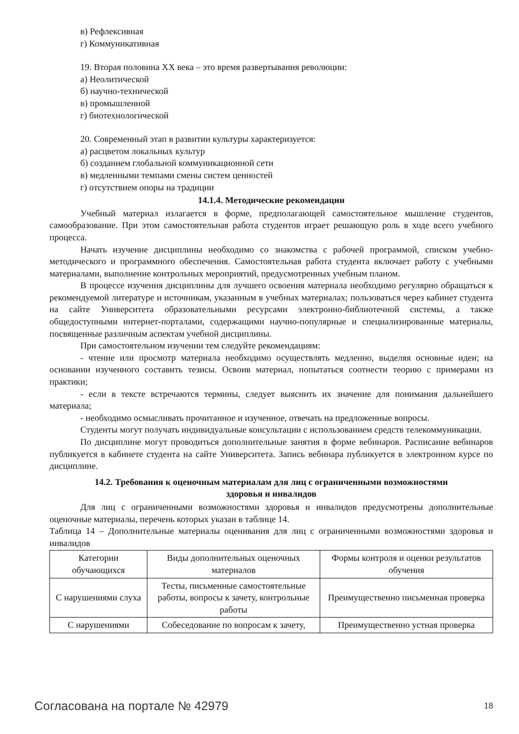в) Рефлексивная
г) Коммуникативная
19. Вторая половина XX века – это время развертывания революции:
а) Неолитической
б) научно-технической
в) промышленной
г) биотехнологической
20. Современный этап в развитии культуры характеризуется:
а) расцветом локальных культур
б) созданием глобальной коммуникационной сети
в) медленными темпами смены систем ценностей
г) отсутствием опоры на традиции
14.1.4. Методические рекомендации
Учебный материал излагается в форме, предполагающей самостоятельное мышление студентов, самообразование. При этом самостоятельная работа студентов играет решающую роль в ходе всего учебного процесса.
Начать изучение дисциплины необходимо со знакомства с рабочей программой, списком учебно-методического и программного обеспечения. Самостоятельная работа студента включает работу с учебными материалами, выполнение контрольных мероприятий, предусмотренных учебным планом.
В процессе изучения дисциплины для лучшего освоения материала необходимо регулярно обращаться к рекомендуемой литературе и источникам, указанным в учебных материалах; пользоваться через кабинет студента на сайте Университета образовательными ресурсами электронно-библиотечной системы, а также общедоступными интернет-порталами, содержащими научно-популярные и специализированные материалы, посвященные различным аспектам учебной дисциплины.
При самостоятельном изучении тем следуйте рекомендациям:
- чтение или просмотр материала необходимо осуществлять медленно, выделяя основные идеи; на основании изученного составить тезисы. Освоив материал, попытаться соотнести теорию с примерами из практики;
- если в тексте встречаются термины, следует выяснить их значение для понимания дальнейшего материала;
- необходимо осмысливать прочитанное и изученное, отвечать на предложенные вопросы.
Студенты могут получать индивидуальные консультации с использованием средств телекоммуникации.
По дисциплине могут проводиться дополнительные занятия в форме вебинаров. Расписание вебинаров публикуется в кабинете студента на сайте Университета. Запись вебинара публикуется в электронном курсе по дисциплине.
14.2. Требования к оценочным материалам для лиц с ограниченными возможностями
здоровья и инвалидов
Для лиц с ограниченными возможностями здоровья и инвалидов предусмотрены дополнительные оценочные материалы, перечень которых указан в таблице 14.
Таблица 14 – Дополнительные материалы оценивания для лиц с ограниченными возможностями здоровья и инвалидов
| Категории обучающихся | Виды дополнительных оценочных материалов | Формы контроля и оценки результатов обучения |
| С нарушениями слуха | Тесты, письменные самостоятельные работы, вопросы к зачету, контрольные работы | Преимущественно письменная проверка |
| С нарушениями | Собеседование по вопросам к зачету, | Преимущественно устная проверка |
Согласована на портале № 42979 18